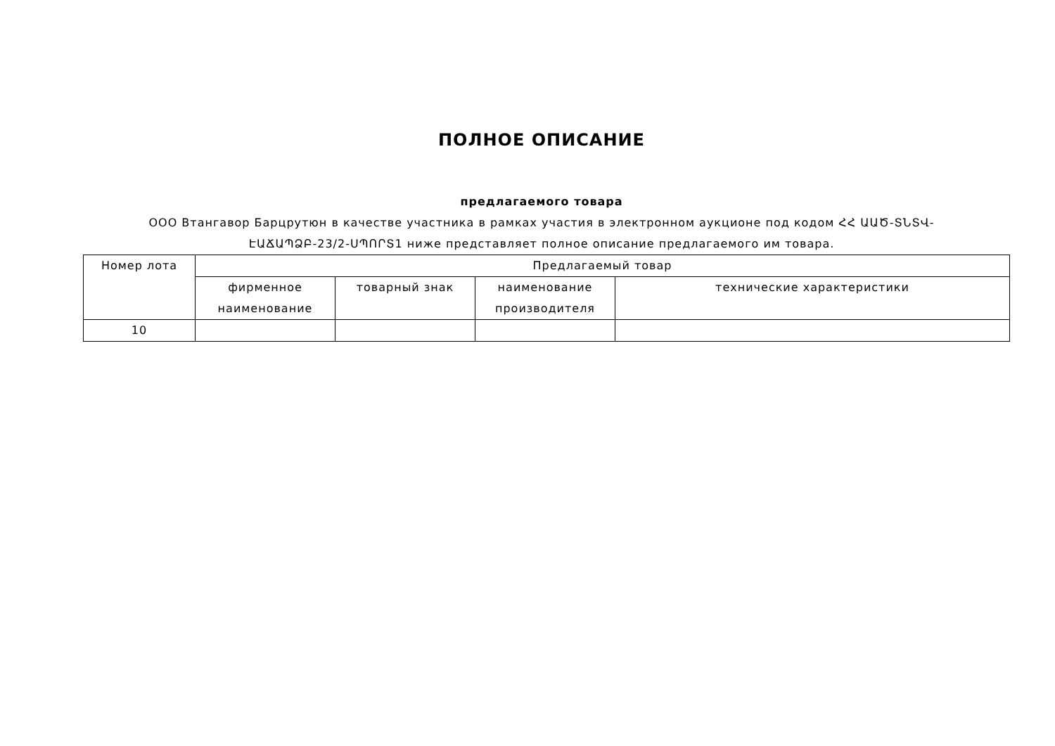ПОЛНОЕ ОПИСАНИЕ
предлагаемого товара
ООО Втангавор Барцрутюн в качестве участника в рамках участия в электронном аукционе под кодом ՀՀ ԱԱԾ-ՏՆՏՎ-ԷԱՃԱՊՁԲ-23/2-ՍՊՈՐՏ1 ниже представляет полное описание предлагаемого им товара.
| Номер лота | Предлагаемый товар | | | |
| --- | --- | --- | --- | --- |
| | фирменное наименование | товарный знак | наименование производителя | технические характеристики |
| 10 | | | | |